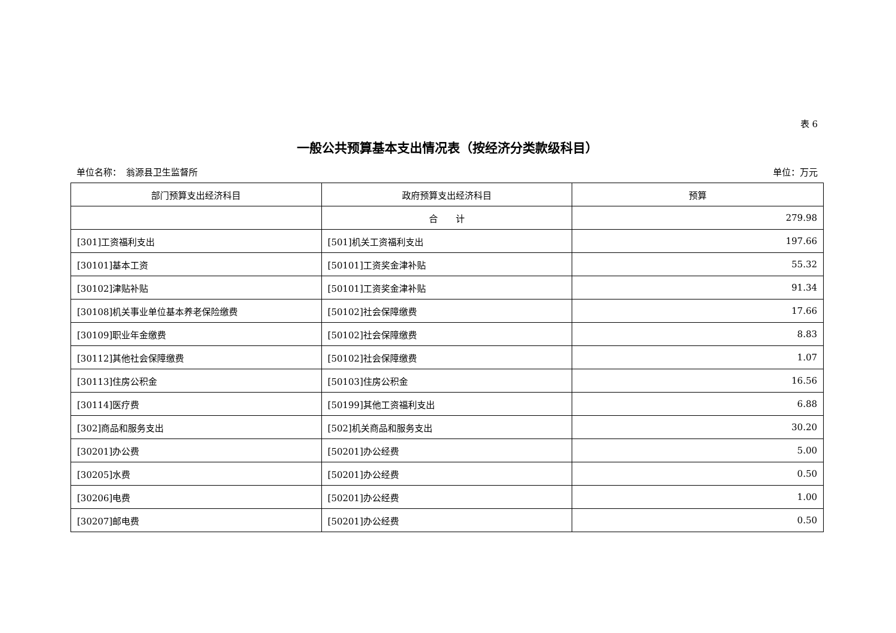表 6
一般公共预算基本支出情况表（按经济分类款级科目）
单位名称：　翁源县卫生监督所 单位：万元
| 部门预算支出经济科目 | 政府预算支出经济科目 | 预算 |
| --- | --- | --- |
| | 合 计 | 279.98 |
| [301]工资福利支出 | [501]机关工资福利支出 | 197.66 |
| [30101]基本工资 | [50101]工资奖金津补贴 | 55.32 |
| [30102]津贴补贴 | [50101]工资奖金津补贴 | 91.34 |
| [30108]机关事业单位基本养老保险缴费 | [50102]社会保障缴费 | 17.66 |
| [30109]职业年金缴费 | [50102]社会保障缴费 | 8.83 |
| [30112]其他社会保障缴费 | [50102]社会保障缴费 | 1.07 |
| [30113]住房公积金 | [50103]住房公积金 | 16.56 |
| [30114]医疗费 | [50199]其他工资福利支出 | 6.88 |
| [302]商品和服务支出 | [502]机关商品和服务支出 | 30.20 |
| [30201]办公费 | [50201]办公经费 | 5.00 |
| [30205]水费 | [50201]办公经费 | 0.50 |
| [30206]电费 | [50201]办公经费 | 1.00 |
| [30207]邮电费 | [50201]办公经费 | 0.50 |